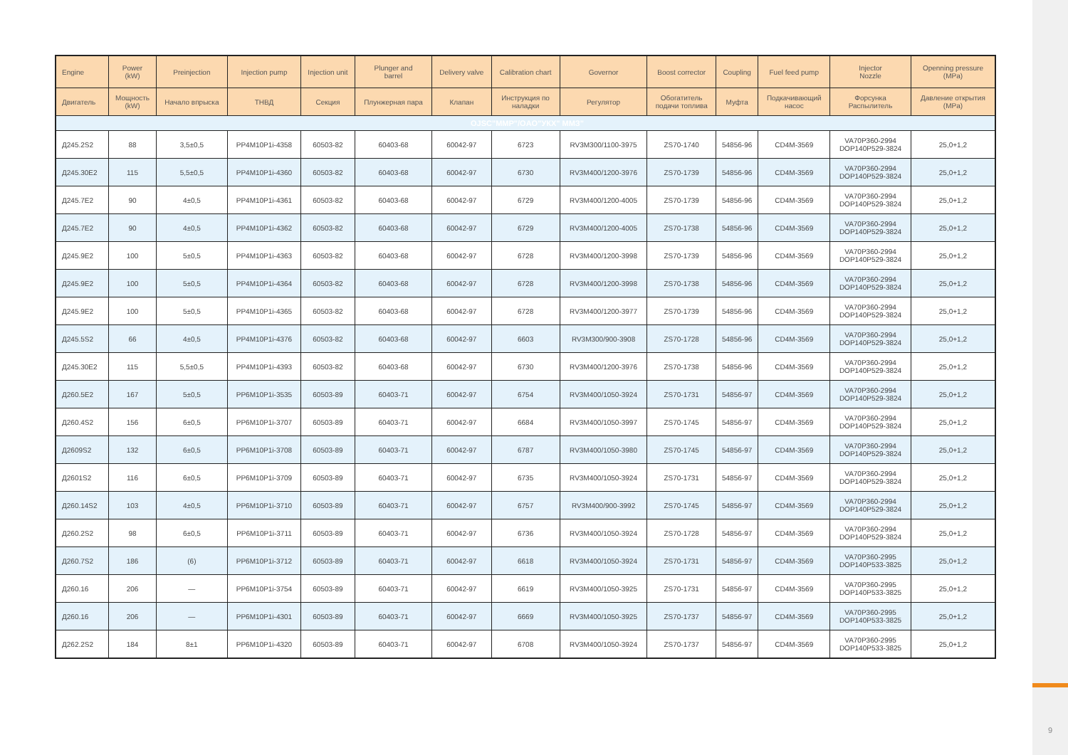9
| Engine | Power (kW) | Preinjection | Injection pump | Injection unit | Plunger and barrel | Delivery valve | Calibration chart | Governor | Boost corrector | Coupling | Fuel feed pump | Injector Nozzle | Openning pressure (MPa) |
| --- | --- | --- | --- | --- | --- | --- | --- | --- | --- | --- | --- | --- | --- |
| Двигатель | Мощность (kW) | Начало впрыска | ТНВД | Секция | Плунжерная пара | Клапан | Инструкция по наладки | Регулятор | Обогатитель подачи топлива | Муфта | Подкачивающий насос | Форсунка Распылитель | Давление открытия (MPa) |
| OJSC"MMP"/OAO"УКХ" ММЗ" | | | | | | | | | | | | | |
| Д245.2S2 | 88 | 3,5±0,5 | PP4M10P1i-4358 | 60503-82 | 60403-68 | 60042-97 | 6723 | RV3M300/1100-3975 | ZS70-1740 | 54856-96 | CD4M-3569 | VA70P360-2994 DOP140P529-3824 | 25,0+1,2 |
| Д245.30Е2 | 115 | 5,5±0,5 | PP4M10P1i-4360 | 60503-82 | 60403-68 | 60042-97 | 6730 | RV3M400/1200-3976 | ZS70-1739 | 54856-96 | CD4M-3569 | VA70P360-2994 DOP140P529-3824 | 25,0+1,2 |
| Д245.7Е2 | 90 | 4±0,5 | PP4M10P1i-4361 | 60503-82 | 60403-68 | 60042-97 | 6729 | RV3M400/1200-4005 | ZS70-1739 | 54856-96 | CD4M-3569 | VA70P360-2994 DOP140P529-3824 | 25,0+1,2 |
| Д245.7Е2 | 90 | 4±0,5 | PP4M10P1i-4362 | 60503-82 | 60403-68 | 60042-97 | 6729 | RV3M400/1200-4005 | ZS70-1738 | 54856-96 | CD4M-3569 | VA70P360-2994 DOP140P529-3824 | 25,0+1,2 |
| Д245.9Е2 | 100 | 5±0,5 | PP4M10P1i-4363 | 60503-82 | 60403-68 | 60042-97 | 6728 | RV3M400/1200-3998 | ZS70-1739 | 54856-96 | CD4M-3569 | VA70P360-2994 DOP140P529-3824 | 25,0+1,2 |
| Д245.9Е2 | 100 | 5±0,5 | PP4M10P1i-4364 | 60503-82 | 60403-68 | 60042-97 | 6728 | RV3M400/1200-3998 | ZS70-1738 | 54856-96 | CD4M-3569 | VA70P360-2994 DOP140P529-3824 | 25,0+1,2 |
| Д245.9Е2 | 100 | 5±0,5 | PP4M10P1i-4365 | 60503-82 | 60403-68 | 60042-97 | 6728 | RV3M400/1200-3977 | ZS70-1739 | 54856-96 | CD4M-3569 | VA70P360-2994 DOP140P529-3824 | 25,0+1,2 |
| Д245.5S2 | 66 | 4±0,5 | PP4M10P1i-4376 | 60503-82 | 60403-68 | 60042-97 | 6603 | RV3M300/900-3908 | ZS70-1728 | 54856-96 | CD4M-3569 | VA70P360-2994 DOP140P529-3824 | 25,0+1,2 |
| Д245.30Е2 | 115 | 5,5±0,5 | PP4M10P1i-4393 | 60503-82 | 60403-68 | 60042-97 | 6730 | RV3M400/1200-3976 | ZS70-1738 | 54856-96 | CD4M-3569 | VA70P360-2994 DOP140P529-3824 | 25,0+1,2 |
| Д260.5Е2 | 167 | 5±0,5 | PP6M10P1i-3535 | 60503-89 | 60403-71 | 60042-97 | 6754 | RV3M400/1050-3924 | ZS70-1731 | 54856-97 | CD4M-3569 | VA70P360-2994 DOP140P529-3824 | 25,0+1,2 |
| Д260.4S2 | 156 | 6±0,5 | PP6M10P1i-3707 | 60503-89 | 60403-71 | 60042-97 | 6684 | RV3M400/1050-3997 | ZS70-1745 | 54856-97 | CD4M-3569 | VA70P360-2994 DOP140P529-3824 | 25,0+1,2 |
| Д2609S2 | 132 | 6±0,5 | PP6M10P1i-3708 | 60503-89 | 60403-71 | 60042-97 | 6787 | RV3M400/1050-3980 | ZS70-1745 | 54856-97 | CD4M-3569 | VA70P360-2994 DOP140P529-3824 | 25,0+1,2 |
| Д2601S2 | 116 | 6±0,5 | PP6M10P1i-3709 | 60503-89 | 60403-71 | 60042-97 | 6735 | RV3M400/1050-3924 | ZS70-1731 | 54856-97 | CD4M-3569 | VA70P360-2994 DOP140P529-3824 | 25,0+1,2 |
| Д260.14S2 | 103 | 4±0,5 | PP6M10P1i-3710 | 60503-89 | 60403-71 | 60042-97 | 6757 | RV3M400/900-3992 | ZS70-1745 | 54856-97 | CD4M-3569 | VA70P360-2994 DOP140P529-3824 | 25,0+1,2 |
| Д260.2S2 | 98 | 6±0,5 | PP6M10P1i-3711 | 60503-89 | 60403-71 | 60042-97 | 6736 | RV3M400/1050-3924 | ZS70-1728 | 54856-97 | CD4M-3569 | VA70P360-2994 DOP140P529-3824 | 25,0+1,2 |
| Д260.7S2 | 186 | (6) | PP6M10P1i-3712 | 60503-89 | 60403-71 | 60042-97 | 6618 | RV3M400/1050-3924 | ZS70-1731 | 54856-97 | CD4M-3569 | VA70P360-2995 DOP140P533-3825 | 25,0+1,2 |
| Д260.16 | 206 | — | PP6M10P1i-3754 | 60503-89 | 60403-71 | 60042-97 | 6619 | RV3M400/1050-3925 | ZS70-1731 | 54856-97 | CD4M-3569 | VA70P360-2995 DOP140P533-3825 | 25,0+1,2 |
| Д260.16 | 206 | — | PP6M10P1i-4301 | 60503-89 | 60403-71 | 60042-97 | 6669 | RV3M400/1050-3925 | ZS70-1737 | 54856-97 | CD4M-3569 | VA70P360-2995 DOP140P533-3825 | 25,0+1,2 |
| Д262.2S2 | 184 | 8±1 | PP6M10P1i-4320 | 60503-89 | 60403-71 | 60042-97 | 6708 | RV3M400/1050-3924 | ZS70-1737 | 54856-97 | CD4M-3569 | VA70P360-2995 DOP140P533-3825 | 25,0+1,2 |